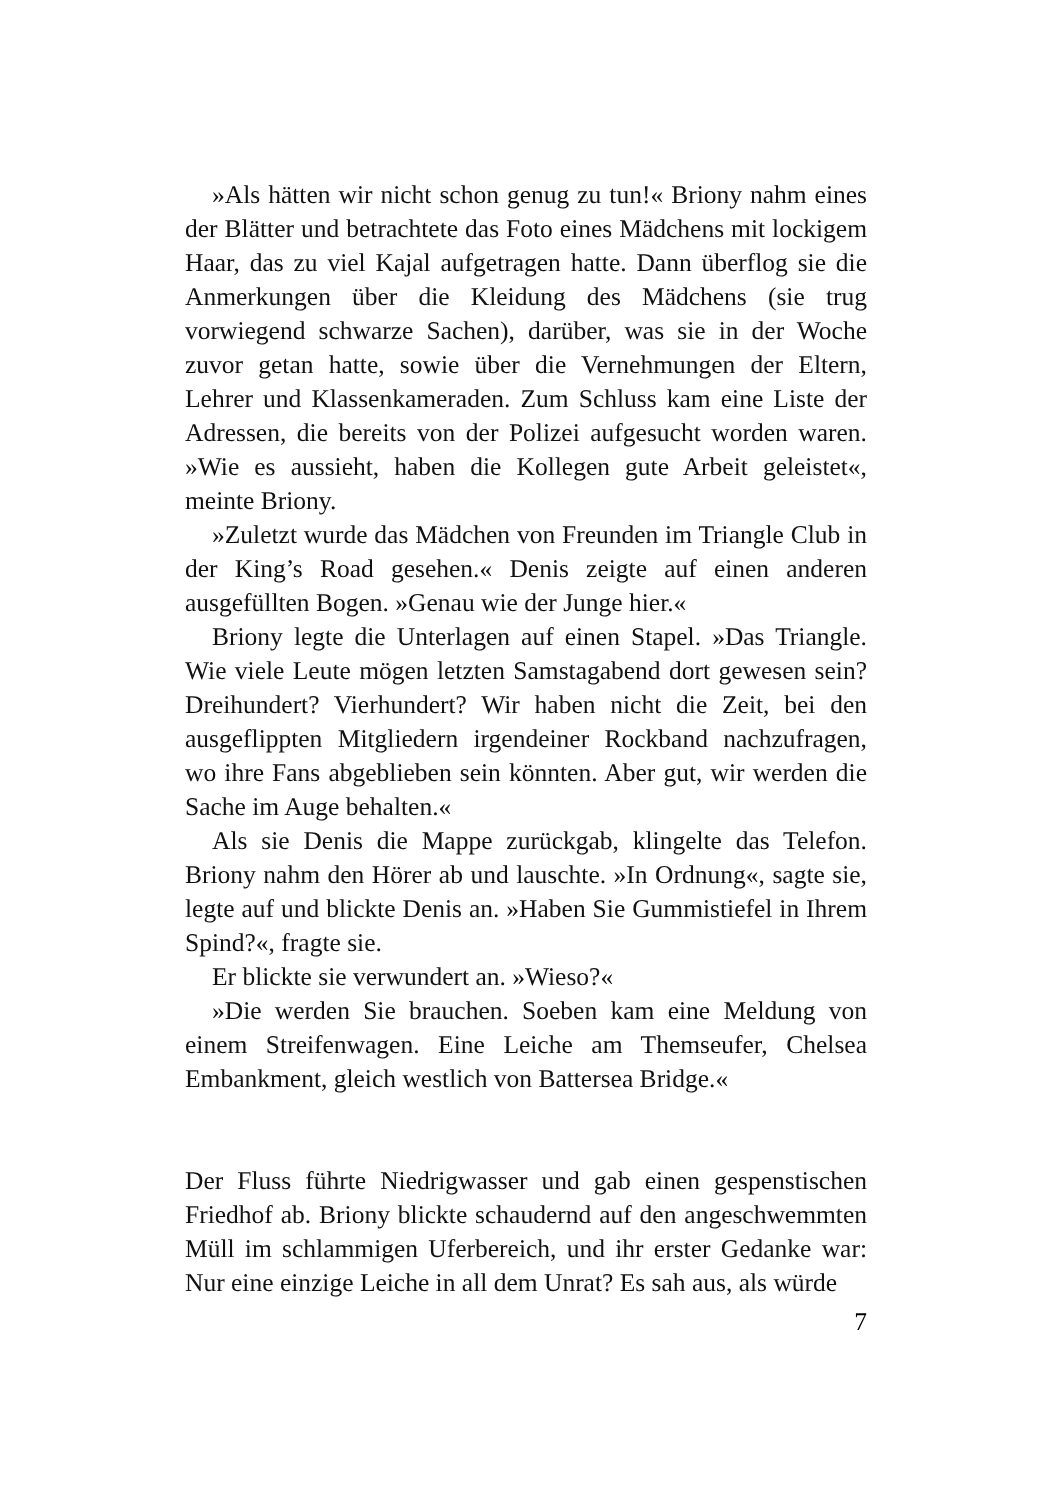»Als hätten wir nicht schon genug zu tun!« Briony nahm eines der Blätter und betrachtete das Foto eines Mädchens mit lockigem Haar, das zu viel Kajal aufgetragen hatte. Dann überflog sie die Anmerkungen über die Kleidung des Mädchens (sie trug vorwiegend schwarze Sachen), darüber, was sie in der Woche zuvor getan hatte, sowie über die Vernehmungen der Eltern, Lehrer und Klassenkameraden. Zum Schluss kam eine Liste der Adressen, die bereits von der Polizei aufgesucht worden waren. »Wie es aussieht, haben die Kollegen gute Arbeit geleistet«, meinte Briony.
»Zuletzt wurde das Mädchen von Freunden im Triangle Club in der King’s Road gesehen.« Denis zeigte auf einen anderen ausgefüllten Bogen. »Genau wie der Junge hier.«
Briony legte die Unterlagen auf einen Stapel. »Das Triangle. Wie viele Leute mögen letzten Samstagabend dort gewesen sein? Dreihundert? Vierhundert? Wir haben nicht die Zeit, bei den ausgeflippten Mitgliedern irgendeiner Rockband nachzufragen, wo ihre Fans abgeblieben sein könnten. Aber gut, wir werden die Sache im Auge behalten.«
Als sie Denis die Mappe zurückgab, klingelte das Telefon. Briony nahm den Hörer ab und lauschte. »In Ordnung«, sagte sie, legte auf und blickte Denis an. »Haben Sie Gummistiefel in Ihrem Spind?«, fragte sie.
Er blickte sie verwundert an. »Wieso?«
»Die werden Sie brauchen. Soeben kam eine Meldung von einem Streifenwagen. Eine Leiche am Themseufer, Chelsea Embankment, gleich westlich von Battersea Bridge.«
Der Fluss führte Niedrigwasser und gab einen gespenstischen Friedhof ab. Briony blickte schaudernd auf den angeschwemmten Müll im schlammigen Uferbereich, und ihr erster Gedanke war: Nur eine einzige Leiche in all dem Unrat? Es sah aus, als würde
7